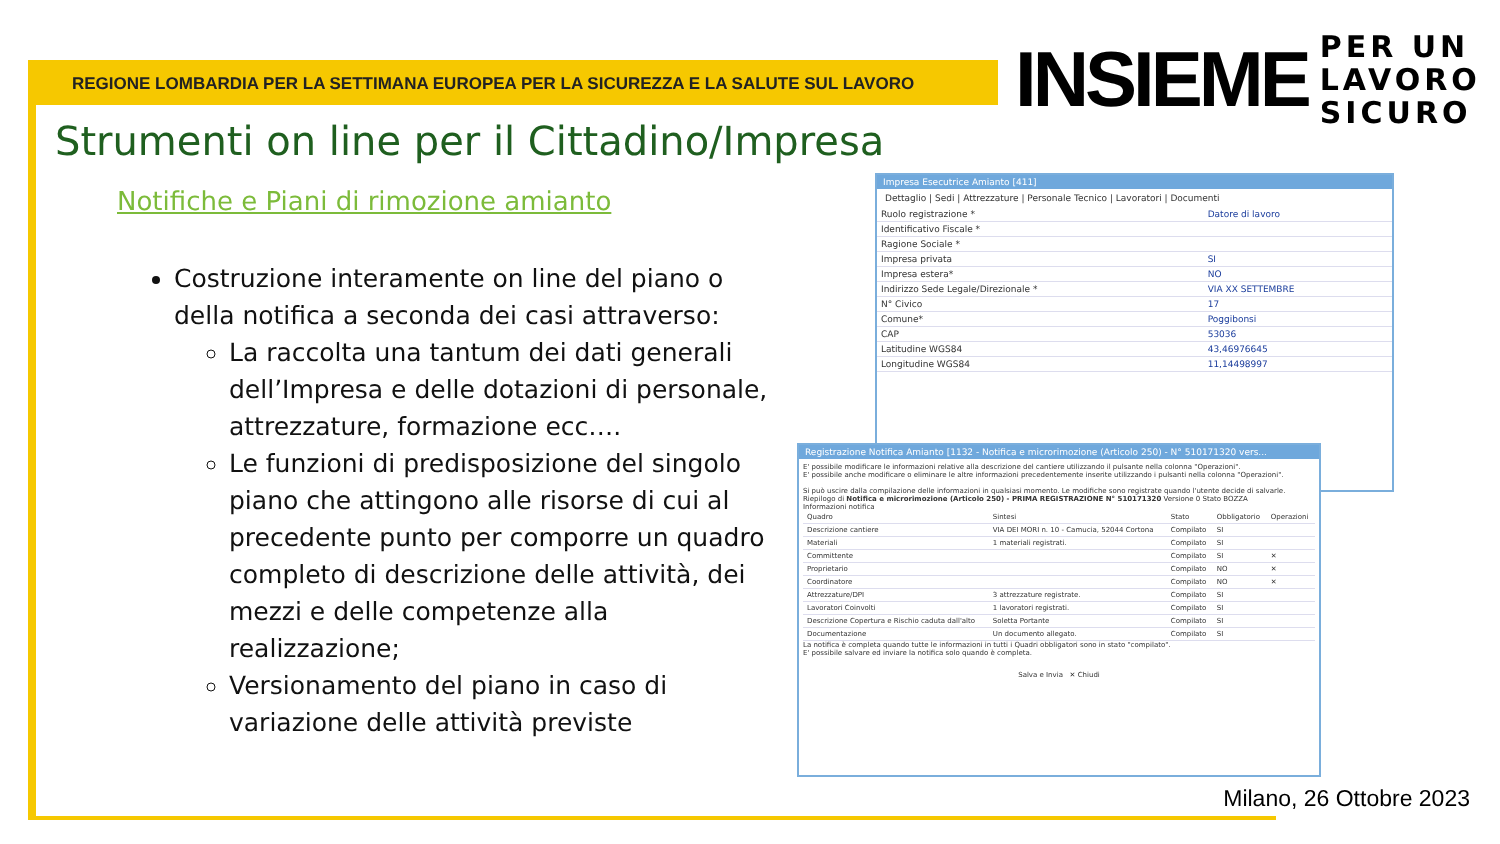REGIONE LOMBARDIA PER LA SETTIMANA EUROPEA PER LA SICUREZZA E LA SALUTE SUL LAVORO
INSIEME
PER UN
LAVORO
SICURO
Strumenti on line per il Cittadino/Impresa
Notifiche e Piani di rimozione amianto
Costruzione interamente on line del piano o della notifica a seconda dei casi attraverso:
La raccolta una tantum dei dati generali dell’Impresa e delle dotazioni di personale, attrezzature, formazione ecc….
Le funzioni di predisposizione del singolo piano che attingono alle risorse di cui al precedente punto per comporre un quadro completo di descrizione delle attività, dei mezzi e delle competenze alla realizzazione;
Versionamento del piano in caso di variazione delle attività previste
Impresa Esecutrice Amianto [411]
Dettaglio | Sedi | Attrezzature | Personale Tecnico | Lavoratori | Documenti
| Ruolo registrazione * | Datore di lavoro |
| Identificativo Fiscale * | |
| Ragione Sociale * | |
| Impresa privata | SI |
| Impresa estera* | NO |
| Indirizzo Sede Legale/Direzionale * | VIA XX SETTEMBRE |
| N° Civico | 17 |
| Comune* | Poggibonsi |
| CAP | 53036 |
| Latitudine WGS84 | 43,46976645 |
| Longitudine WGS84 | 11,14498997 |
Registrazione Notifica Amianto [1132 - Notifica e microrimozione (Articolo 250) - N° 510171320 vers...
E' possibile modificare le informazioni relative alla descrizione del cantiere utilizzando il pulsante nella colonna "Operazioni".
E' possibile anche modificare o eliminare le altre informazioni precedentemente inserite utilizzando i pulsanti nella colonna "Operazioni".
Si può uscire dalla compilazione delle informazioni in qualsiasi momento. Le modifiche sono registrate quando l'utente decide di salvarle.
Riepilogo di Notifica e microrimozione (Articolo 250) - PRIMA REGISTRAZIONE N° 510171320 Versione 0 Stato BOZZA
Informazioni notifica
| Quadro | Sintesi | Stato | Obbligatorio | Operazioni |
| --- | --- | --- | --- | --- |
| Descrizione cantiere | VIA DEI MORI n. 10 - Camucia, 52044 Cortona | Compilato | SI | |
| Materiali | 1 materiali registrati. | Compilato | SI | |
| Committente | | Compilato | SI | ✕ |
| Proprietario | | Compilato | NO | ✕ |
| Coordinatore | | Compilato | NO | ✕ |
| Attrezzature/DPI | 3 attrezzature registrate. | Compilato | SI | |
| Lavoratori Coinvolti | 1 lavoratori registrati. | Compilato | SI | |
| Descrizione Copertura e Rischio caduta dall'alto | Soletta Portante | Compilato | SI | |
| Documentazione | Un documento allegato. | Compilato | SI | |
La notifica è completa quando tutte le informazioni in tutti i Quadri obbligatori sono in stato "compilato".
E' possibile salvare ed inviare la notifica solo quando è completa.
Salva e Invia ✕ Chiudi
Milano, 26 Ottobre 2023